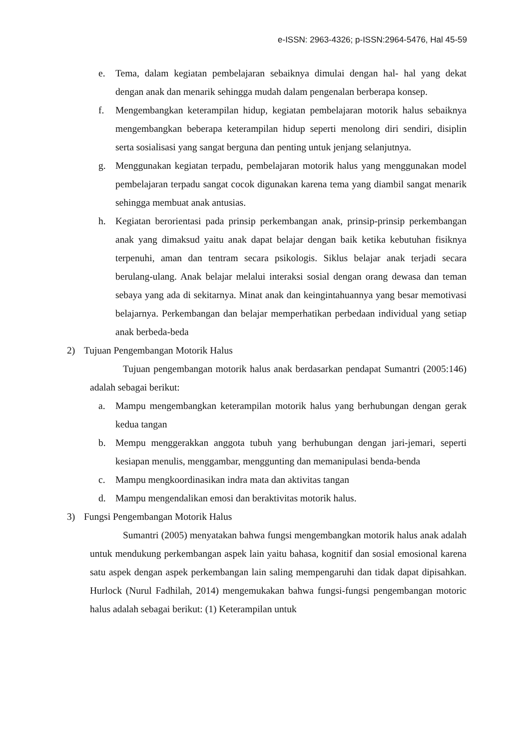e-ISSN: 2963-4326; p-ISSN:2964-5476, Hal 45-59
e. Tema, dalam kegiatan pembelajaran sebaiknya dimulai dengan hal- hal yang dekat dengan anak dan menarik sehingga mudah dalam pengenalan berberapa konsep.
f. Mengembangkan keterampilan hidup, kegiatan pembelajaran motorik halus sebaiknya mengembangkan beberapa keterampilan hidup seperti menolong diri sendiri, disiplin serta sosialisasi yang sangat berguna dan penting untuk jenjang selanjutnya.
g. Menggunakan kegiatan terpadu, pembelajaran motorik halus yang menggunakan model pembelajaran terpadu sangat cocok digunakan karena tema yang diambil sangat menarik sehingga membuat anak antusias.
h. Kegiatan berorientasi pada prinsip perkembangan anak, prinsip-prinsip perkembangan anak yang dimaksud yaitu anak dapat belajar dengan baik ketika kebutuhan fisiknya terpenuhi, aman dan tentram secara psikologis. Siklus belajar anak terjadi secara berulang-ulang. Anak belajar melalui interaksi sosial dengan orang dewasa dan teman sebaya yang ada di sekitarnya. Minat anak dan keingintahuannya yang besar memotivasi belajarnya. Perkembangan dan belajar memperhatikan perbedaan individual yang setiap anak berbeda-beda
2) Tujuan Pengembangan Motorik Halus
Tujuan pengembangan motorik halus anak berdasarkan pendapat Sumantri (2005:146) adalah sebagai berikut:
a. Mampu mengembangkan keterampilan motorik halus yang berhubungan dengan gerak kedua tangan
b. Mempu menggerakkan anggota tubuh yang berhubungan dengan jari-jemari, seperti kesiapan menulis, menggambar, menggunting dan memanipulasi benda-benda
c. Mampu mengkoordinasikan indra mata dan aktivitas tangan
d. Mampu mengendalikan emosi dan beraktivitas motorik halus.
3) Fungsi Pengembangan Motorik Halus
Sumantri (2005) menyatakan bahwa fungsi mengembangkan motorik halus anak adalah untuk mendukung perkembangan aspek lain yaitu bahasa, kognitif dan sosial emosional karena satu aspek dengan aspek perkembangan lain saling mempengaruhi dan tidak dapat dipisahkan. Hurlock (Nurul Fadhilah, 2014) mengemukakan bahwa fungsi-fungsi pengembangan motoric halus adalah sebagai berikut: (1) Keterampilan untuk